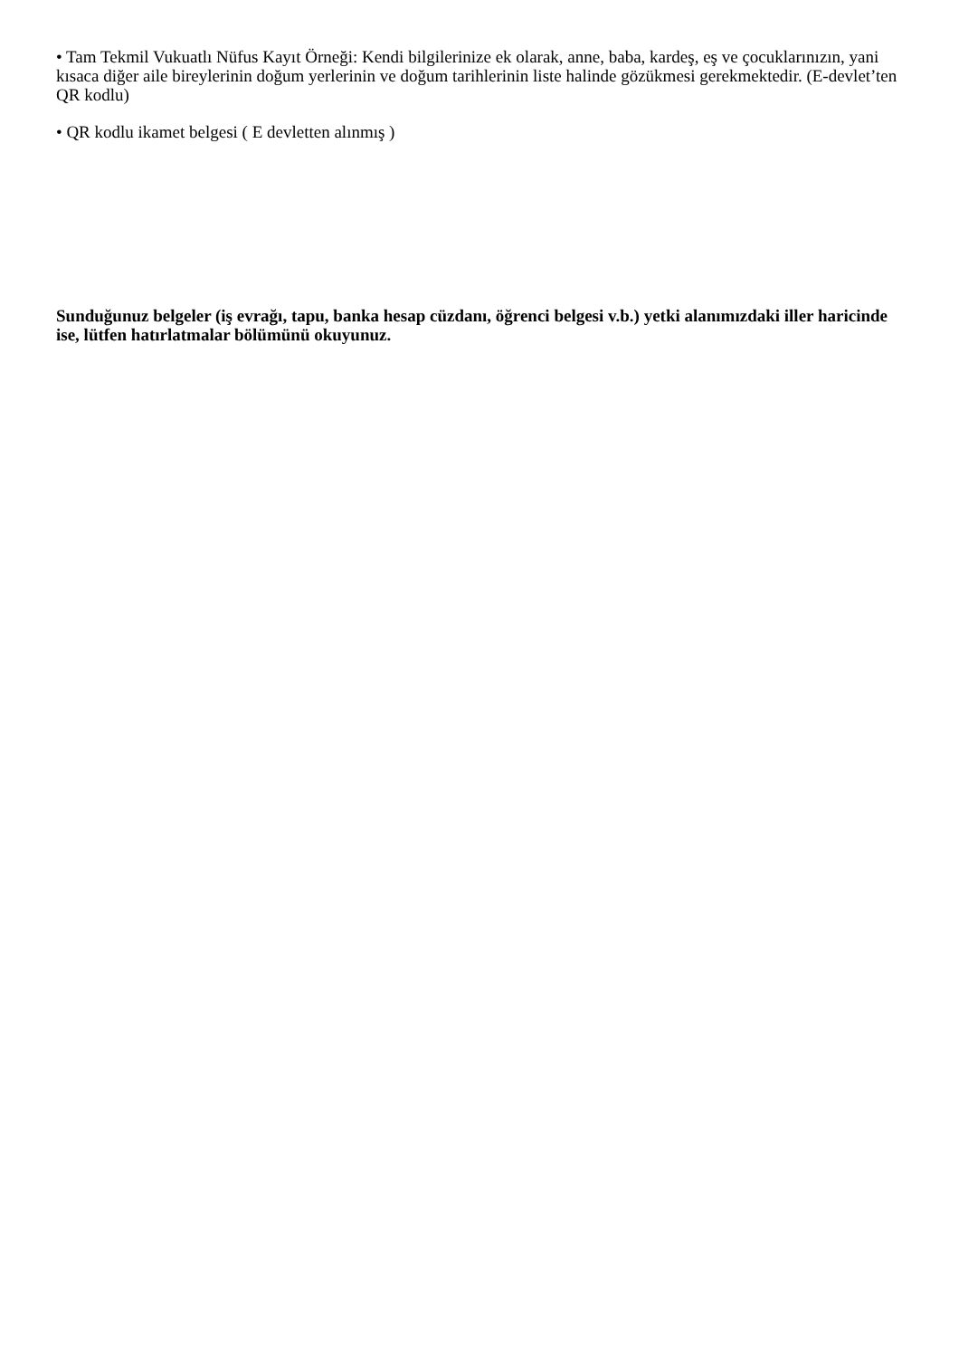• Tam Tekmil Vukuatlı Nüfus Kayıt Örneği: Kendi bilgilerinize ek olarak, anne, baba, kardeş, eş ve çocuklarınızın, yani kısaca diğer aile bireylerinin doğum yerlerinin ve doğum tarihlerinin liste halinde gözükmesi gerekmektedir. (E-devlet’ten QR kodlu)
• QR kodlu ikamet belgesi ( E devletten alınmış )
Sunduğunuz belgeler (iş evrağı, tapu, banka hesap cüzdanı, öğrenci belgesi v.b.) yetki alanımızdaki iller haricinde ise, lütfen hatırlatmalar bölümünü okuyunuz.